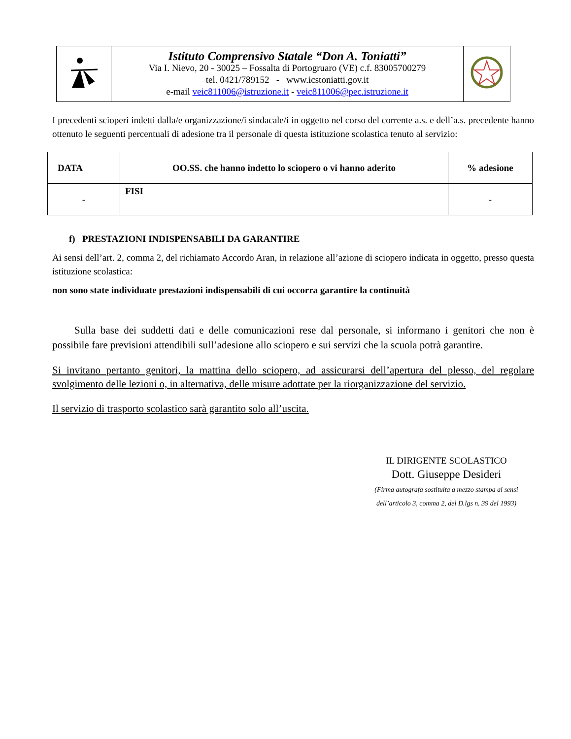| | Istituto Comprensivo Statale “Don A. Toniatti” Via I. Nievo, 20 - 30025 – Fossalta di Portogruaro (VE) c.f. 83005700279 tel. 0421/789152 - www.icstoniatti.gov.it e-mail veic811006@istruzione.it - veic811006@pec.istruzione.it | |
I precedenti scioperi indetti dalla/e organizzazione/i sindacale/i in oggetto nel corso del corrente a.s. e dell’a.s. precedente hanno ottenuto le seguenti percentuali di adesione tra il personale di questa istituzione scolastica tenuto al servizio:
| DATA | OO.SS. che hanno indetto lo sciopero o vi hanno aderito | % adesione |
| --- | --- | --- |
| - | FISI | - |
f) PRESTAZIONI INDISPENSABILI DA GARANTIRE
Ai sensi dell’art. 2, comma 2, del richiamato Accordo Aran, in relazione all’azione di sciopero indicata in oggetto, presso questa istituzione scolastica:
non sono state individuate prestazioni indispensabili di cui occorra garantire la continuità
Sulla base dei suddetti dati e delle comunicazioni rese dal personale, si informano i genitori che non è possibile fare previsioni attendibili sull’adesione allo sciopero e sui servizi che la scuola potrà garantire.
Si invitano pertanto genitori, la mattina dello sciopero, ad assicurarsi dell’apertura del plesso, del regolare svolgimento delle lezioni o, in alternativa, delle misure adottate per la riorganizzazione del servizio.
Il servizio di trasporto scolastico sarà garantito solo all’uscita.
IL DIRIGENTE SCOLASTICO
Dott. Giuseppe Desideri
(Firma autografa sostituita a mezzo stampa ai sensi
dell’articolo 3, comma 2, del D.lgs n. 39 del 1993)